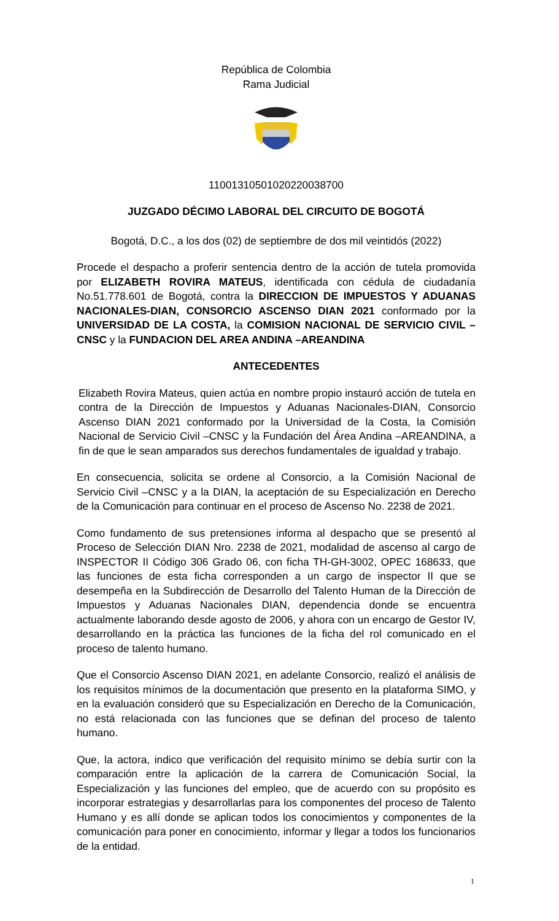República de Colombia
Rama Judicial
11001310501020220038700
JUZGADO DÉCIMO LABORAL DEL CIRCUITO DE BOGOTÁ
Bogotá, D.C., a los dos (02) de septiembre de dos mil veintidós (2022)
Procede el despacho a proferir sentencia dentro de la acción de tutela promovida por ELIZABETH ROVIRA MATEUS, identificada con cédula de ciudadanía No.51.778.601 de Bogotá, contra la DIRECCION DE IMPUESTOS Y ADUANAS NACIONALES-DIAN, CONSORCIO ASCENSO DIAN 2021 conformado por la UNIVERSIDAD DE LA COSTA, la COMISION NACIONAL DE SERVICIO CIVIL – CNSC y la FUNDACION DEL AREA ANDINA –AREANDINA
ANTECEDENTES
Elizabeth Rovira Mateus, quien actúa en nombre propio instauró acción de tutela en contra de la Dirección de Impuestos y Aduanas Nacionales-DIAN, Consorcio Ascenso DIAN 2021 conformado por la Universidad de la Costa, la Comisión Nacional de Servicio Civil –CNSC y la Fundación del Área Andina –AREANDINA, a fin de que le sean amparados sus derechos fundamentales de igualdad y trabajo.
En consecuencia, solicita se ordene al Consorcio, a la Comisión Nacional de Servicio Civil –CNSC y a la DIAN, la aceptación de su Especialización en Derecho de la Comunicación para continuar en el proceso de Ascenso No. 2238 de 2021.
Como fundamento de sus pretensiones informa al despacho que se presentó al Proceso de Selección DIAN Nro. 2238 de 2021, modalidad de ascenso al cargo de INSPECTOR II Código 306 Grado 06, con ficha TH-GH-3002, OPEC 168633, que las funciones de esta ficha corresponden a un cargo de inspector II que se desempeña en la Subdirección de Desarrollo del Talento Human de la Dirección de Impuestos y Aduanas Nacionales DIAN, dependencia donde se encuentra actualmente laborando desde agosto de 2006, y ahora con un encargo de Gestor IV, desarrollando en la práctica las funciones de la ficha del rol comunicado en el proceso de talento humano.
Que el Consorcio Ascenso DIAN 2021, en adelante Consorcio, realizó el análisis de los requisitos mínimos de la documentación que presento en la plataforma SIMO, y en la evaluación consideró que su Especialización en Derecho de la Comunicación, no está relacionada con las funciones que se definan del proceso de talento humano.
Que, la actora, indico que verificación del requisito mínimo se debía surtir con la comparación entre la aplicación de la carrera de Comunicación Social, la Especialización y las funciones del empleo, que de acuerdo con su propósito es incorporar estrategias y desarrollarlas para los componentes del proceso de Talento Humano y es allí donde se aplican todos los conocimientos y componentes de la comunicación para poner en conocimiento, informar y llegar a todos los funcionarios de la entidad.
1